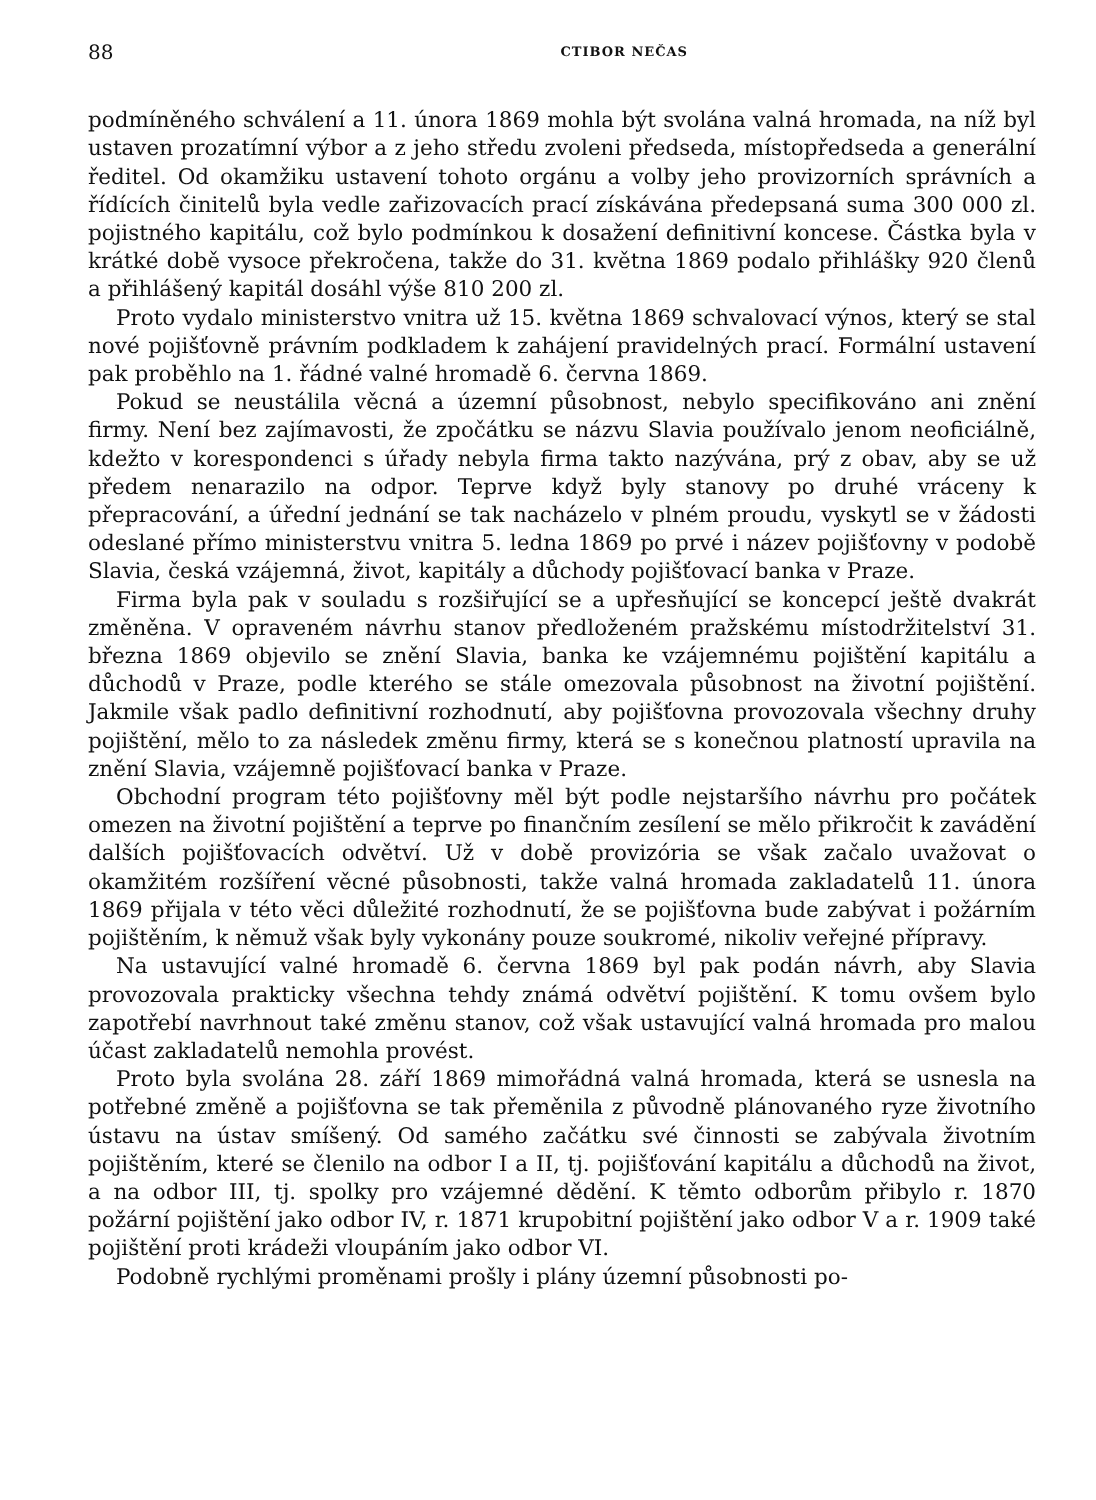88 CTIBOR NEČAS
podmíněného schválení a 11. února 1869 mohla být svolána valná hromada, na níž byl ustaven prozatímní výbor a z jeho středu zvoleni předseda, místopředseda a generální ředitel. Od okamžiku ustavení tohoto orgánu a volby jeho provizorních správních a řídících činitelů byla vedle zařizovacích prací získávána předepsaná suma 300 000 zl. pojistného kapitálu, což bylo podmínkou k dosažení definitivní koncese. Částka byla v krátké době vysoce překročena, takže do 31. května 1869 podalo přihlášky 920 členů a přihlášený kapitál dosáhl výše 810 200 zl.
Proto vydalo ministerstvo vnitra už 15. května 1869 schvalovací výnos, který se stal nové pojišťovně právním podkladem k zahájení pravidelných prací. Formální ustavení pak proběhlo na 1. řádné valné hromadě 6. června 1869.
Pokud se neustálila věcná a územní působnost, nebylo specifikováno ani znění firmy. Není bez zajímavosti, že zpočátku se názvu Slavia používalo jenom neoficiálně, kdežto v korespondenci s úřady nebyla firma takto nazývána, prý z obav, aby se už předem nenarazilo na odpor. Teprve když byly stanovy po druhé vráceny k přepracování, a úřední jednání se tak nacházelo v plném proudu, vyskytl se v žádosti odeslané přímo ministerstvu vnitra 5. ledna 1869 po prvé i název pojišťovny v podobě Slavia, česká vzájemná, život, kapitály a důchody pojišťovací banka v Praze.
Firma byla pak v souladu s rozšiřující se a upřesňující se koncepcí ještě dvakrát změněna. V opraveném návrhu stanov předloženém pražskému místodržitelství 31. března 1869 objevilo se znění Slavia, banka ke vzájemnému pojištění kapitálu a důchodů v Praze, podle kterého se stále omezovala působnost na životní pojištění. Jakmile však padlo definitivní rozhodnutí, aby pojišťovna provozovala všechny druhy pojištění, mělo to za následek změnu firmy, která se s konečnou platností upravila na znění Slavia, vzájemně pojišťovací banka v Praze.
Obchodní program této pojišťovny měl být podle nejstaršího návrhu pro počátek omezen na životní pojištění a teprve po finančním zesílení se mělo přikročit k zavádění dalších pojišťovacích odvětví. Už v době provizória se však začalo uvažovat o okamžitém rozšíření věcné působnosti, takže valná hromada zakladatelů 11. února 1869 přijala v této věci důležité rozhodnutí, že se pojišťovna bude zabývat i požárním pojištěním, k němuž však byly vykonány pouze soukromé, nikoliv veřejné přípravy.
Na ustavující valné hromadě 6. června 1869 byl pak podán návrh, aby Slavia provozovala prakticky všechna tehdy známá odvětví pojištění. K tomu ovšem bylo zapotřebí navrhnout také změnu stanov, což však ustavující valná hromada pro malou účast zakladatelů nemohla provést.
Proto byla svolána 28. září 1869 mimořádná valná hromada, která se usnesla na potřebné změně a pojišťovna se tak přeměnila z původně plánovaného ryze životního ústavu na ústav smíšený. Od samého začátku své činnosti se zabývala životním pojištěním, které se členilo na odbor I a II, tj. pojišťování kapitálu a důchodů na život, a na odbor III, tj. spolky pro vzájemné dědění. K těmto odborům přibylo r. 1870 požární pojištění jako odbor IV, r. 1871 krupobitní pojištění jako odbor V a r. 1909 také pojištění proti krádeži vloupáním jako odbor VI.
Podobně rychlými proměnami prošly i plány územní působnosti po-